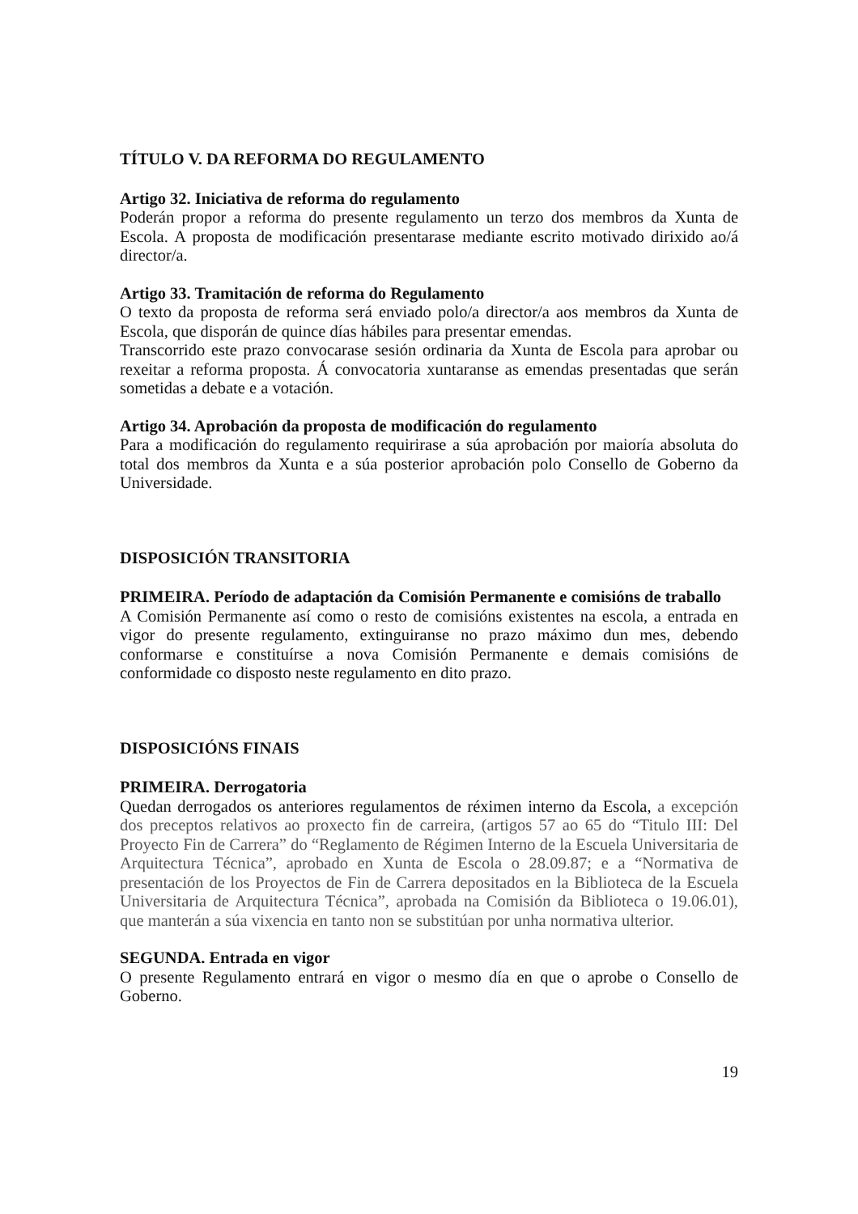TÍTULO V. DA REFORMA DO REGULAMENTO
Artigo 32. Iniciativa de reforma do regulamento
Poderán propor a reforma do presente regulamento un terzo dos membros da Xunta de Escola. A proposta de modificación presentarase mediante escrito motivado dirixido ao/á director/a.
Artigo 33. Tramitación de reforma do Regulamento
O texto da proposta de reforma será enviado polo/a director/a aos membros da Xunta de Escola, que disporán de quince días hábiles para presentar emendas.
Transcorrido este prazo convocarase sesión ordinaria da Xunta de Escola para aprobar ou rexeitar a reforma proposta. Á convocatoria xuntaranse as emendas presentadas que serán sometidas a debate e a votación.
Artigo 34. Aprobación da proposta de modificación do regulamento
Para a modificación do regulamento requirirase a súa aprobación por maioría absoluta do total dos membros da Xunta e a súa posterior aprobación polo Consello de Goberno da Universidade.
DISPOSICIÓN TRANSITORIA
PRIMEIRA. Período de adaptación da Comisión Permanente e comisións de traballo
A Comisión Permanente así como o resto de comisións existentes na escola, a entrada en vigor do presente regulamento, extinguiranse no prazo máximo dun mes, debendo conformarse e constituírse a nova Comisión Permanente e demais comisións de conformidade co disposto neste regulamento en dito prazo.
DISPOSICIÓNS FINAIS
PRIMEIRA. Derrogatoria
Quedan derrogados os anteriores regulamentos de réximen interno da Escola, a excepción dos preceptos relativos ao proxecto fin de carreira, (artigos 57 ao 65 do “Titulo III: Del Proyecto Fin de Carrera” do “Reglamento de Régimen Interno de la Escuela Universitaria de Arquitectura Técnica”, aprobado en Xunta de Escola o 28.09.87; e a “Normativa de presentación de los Proyectos de Fin de Carrera depositados en la Biblioteca de la Escuela Universitaria de Arquitectura Técnica”, aprobada na Comisión da Biblioteca o 19.06.01), que manterán a súa vixencia en tanto non se substitúan por unha normativa ulterior.
SEGUNDA. Entrada en vigor
O presente Regulamento entrará en vigor o mesmo día en que o aprobe o Consello de Goberno.
19